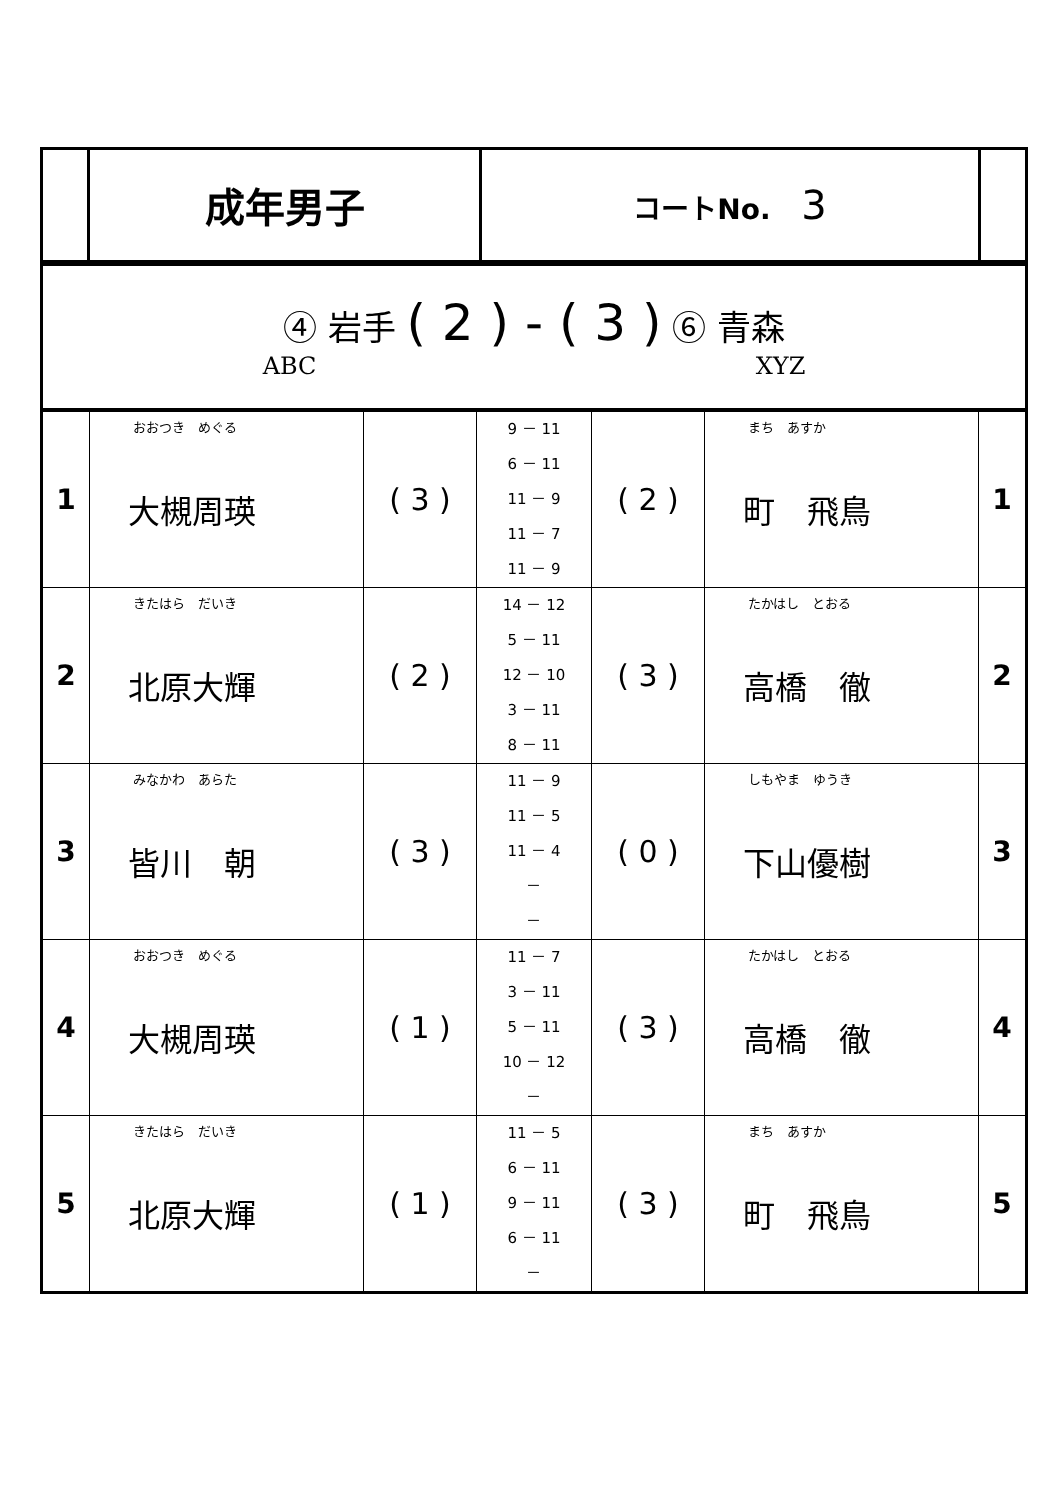| | 成年男子 | コートNo. 3 | |
| ④ 岩手 ( 2 ) - ( 3 ) ⑥ 青森 ABC XYZ |
| 1 | おおつき めぐる 大槻周瑛 | ( 3 ) | 9 － 11 6 － 11 11 － 9 11 － 7 11 － 9 | ( 2 ) | まち あすか 町 飛鳥 | 1 |
| 2 | きたはら だいき 北原大輝 | ( 2 ) | 14 － 12 5 － 11 12 － 10 3 － 11 8 － 11 | ( 3 ) | たかはし とおる 高橋 徹 | 2 |
| 3 | みなかわ あらた 皆川 朝 | ( 3 ) | 11 － 9 11 － 5 11 － 4 － － | ( 0 ) | しもやま ゆうき 下山優樹 | 3 |
| 4 | おおつき めぐる 大槻周瑛 | ( 1 ) | 11 － 7 3 － 11 5 － 11 10 － 12 － | ( 3 ) | たかはし とおる 高橋 徹 | 4 |
| 5 | きたはら だいき 北原大輝 | ( 1 ) | 11 － 5 6 － 11 9 － 11 6 － 11 － | ( 3 ) | まち あすか 町 飛鳥 | 5 |